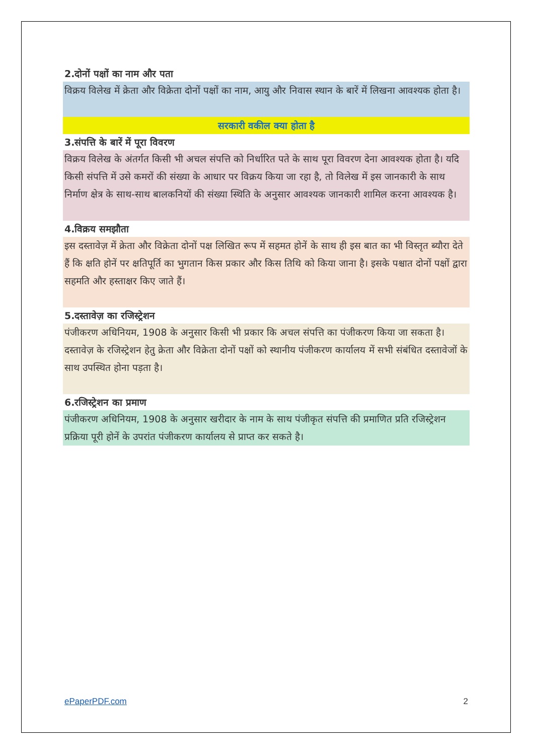2.दोनों पक्षों का नाम और पता
विक्रय विलेख में क्रेता और विक्रेता दोनों पक्षों का नाम, आयु और निवास स्थान के बारें में लिखना आवश्यक होता है।
सरकारी वकील क्या होता है
3.संपत्ति के बारें में पूरा विवरण
विक्रय विलेख के अंतर्गत किसी भी अचल संपत्ति को निर्धारित पते के साथ पूरा विवरण देना आवश्यक होता है। यदि किसी संपत्ति में उसे कमरों की संख्या के आधार पर विक्रय किया जा रहा है, तो विलेख में इस जानकारी के साथ निर्माण क्षेत्र के साथ-साथ बालकनियों की संख्या स्थिति के अनुसार आवश्यक जानकारी शामिल करना आवश्यक है।
4.विक्रय समझौता
इस दस्तावेज़ में क्रेता और विक्रेता दोनों पक्ष लिखित रूप में सहमत होनें के साथ ही इस बात का भी विस्तृत ब्यौरा देते हैं कि क्षति होनें पर क्षतिपूर्ति का भुगतान किस प्रकार और किस तिथि को किया जाना है। इसके पश्चात दोनों पक्षों द्वारा सहमति और हस्ताक्षर किए जाते हैं।
5.दस्तावेज़ का रजिस्ट्रेशन
पंजीकरण अधिनियम, 1908 के अनुसार किसी भी प्रकार कि अचल संपत्ति का पंजीकरण किया जा सकता है। दस्तावेज़ के रजिस्ट्रेशन हेतु क्रेता और विक्रेता दोनों पक्षों को स्थानीय पंजीकरण कार्यालय में सभी संबंधित दस्तावेजों के साथ उपस्थित होना पड़ता है।
6.रजिस्ट्रेशन का प्रमाण
पंजीकरण अधिनियम, 1908 के अनुसार खरीदार के नाम के साथ पंजीकृत संपत्ति की प्रमाणित प्रति रजिस्ट्रेशन प्रक्रिया पूरी होनें के उपरांत पंजीकरण कार्यालय से प्राप्त कर सकते है।
ePaperPDF.com 2